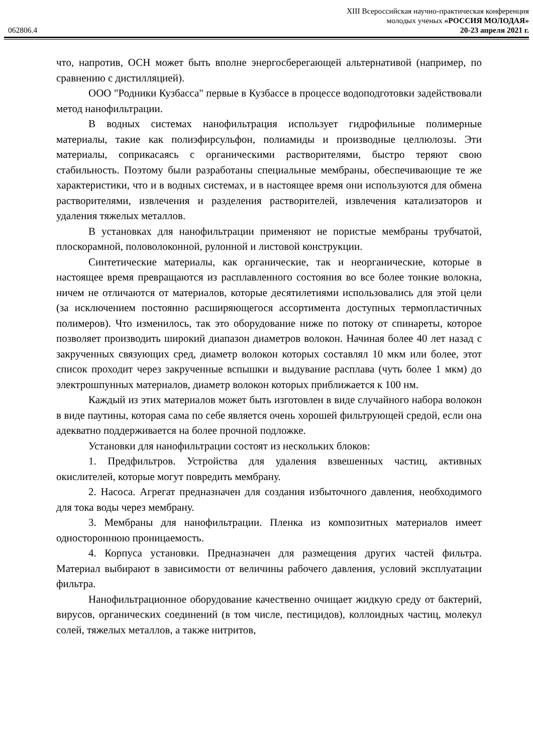XIII Всероссийская научно-практическая конференция
молодых ученых «РОССИЯ МОЛОДАЯ»
062806.4 20-23 апреля 2021 г.
что, напротив, ОСН может быть вполне энергосберегающей альтернативой (например, по сравнению с дистилляцией).
ООО "Родники Кузбасса" первые в Кузбассе в процессе водоподготовки задействовали метод нанофильтрации.
В водных системах нанофильтрация использует гидрофильные полимерные материалы, такие как полиэфирсульфон, полиамиды и производные целлюлозы. Эти материалы, соприкасаясь с органическими растворителями, быстро теряют свою стабильность. Поэтому были разработаны специальные мембраны, обеспечивающие те же характеристики, что и в водных системах, и в настоящее время они используются для обмена растворителями, извлечения и разделения растворителей, извлечения катализаторов и удаления тяжелых металлов.
В установках для нанофильтрации применяют не пористые мембраны трубчатой, плоскорамной, половолоконной, рулонной и листовой конструкции.
Синтетические материалы, как органические, так и неорганические, которые в настоящее время превращаются из расплавленного состояния во все более тонкие волокна, ничем не отличаются от материалов, которые десятилетиями использовались для этой цели (за исключением постоянно расширяющегося ассортимента доступных термопластичных полимеров). Что изменилось, так это оборудование ниже по потоку от спинареты, которое позволяет производить широкий диапазон диаметров волокон. Начиная более 40 лет назад с закрученных связующих сред, диаметр волокон которых составлял 10 мкм или более, этот список проходит через закрученные вспышки и выдувание расплава (чуть более 1 мкм) до электрошпунных материалов, диаметр волокон которых приближается к 100 нм.
Каждый из этих материалов может быть изготовлен в виде случайного набора волокон в виде паутины, которая сама по себе является очень хорошей фильтрующей средой, если она адекватно поддерживается на более прочной подложке.
Установки для нанофильтрации состоят из нескольких блоков:
1. Предфильтров. Устройства для удаления взвешенных частиц, активных окислителей, которые могут повредить мембрану.
2. Насоса. Агрегат предназначен для создания избыточного давления, необходимого для тока воды через мембрану.
3. Мембраны для нанофильтрации. Пленка из композитных материалов имеет одностороннюю проницаемость.
4. Корпуса установки. Предназначен для размещения других частей фильтра. Материал выбирают в зависимости от величины рабочего давления, условий эксплуатации фильтра.
Нанофильтрационное оборудование качественно очищает жидкую среду от бактерий, вирусов, органических соединений (в том числе, пестицидов), коллоидных частиц, молекул солей, тяжелых металлов, а также нитритов,